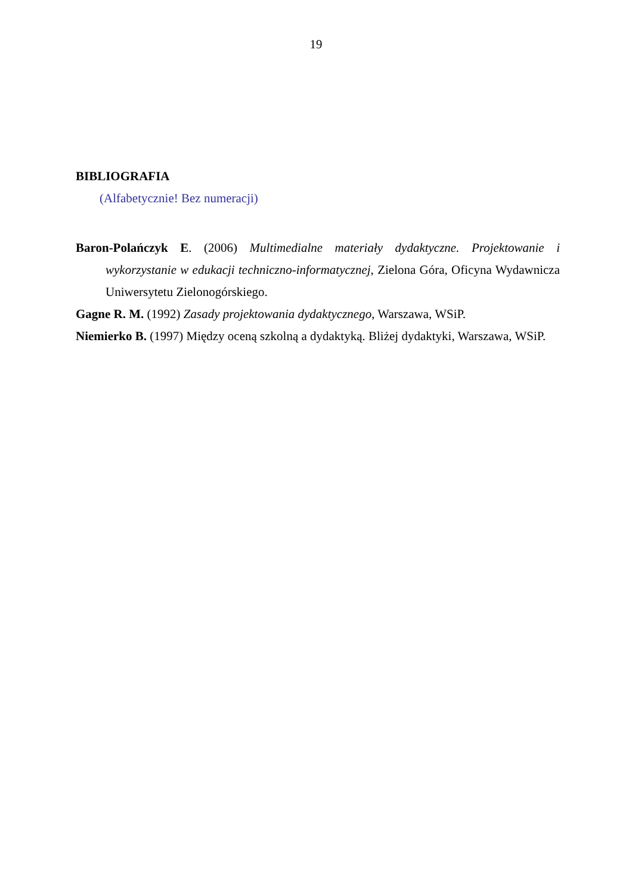19
BIBLIOGRAFIA
(Alfabetycznie! Bez numeracji)
Baron-Polańczyk E. (2006) Multimedialne materiały dydaktyczne. Projektowanie i wykorzystanie w edukacji techniczno-informatycznej, Zielona Góra, Oficyna Wydawnicza Uniwersytetu Zielonogórskiego.
Gagne R. M. (1992) Zasady projektowania dydaktycznego, Warszawa, WSiP.
Niemierko B. (1997) Między oceną szkolną a dydaktyką. Bliżej dydaktyki, Warszawa, WSiP.